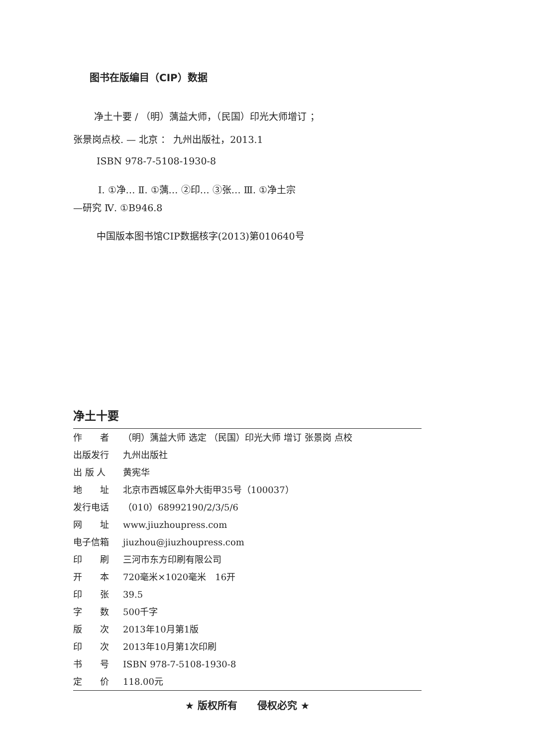图书在版编目（CIP）数据
净土十要 / （明）蕅益大师，（民国）印光大师增订 ；
张景岗点校. — 北京 ： 九州出版社，2013.1
ISBN 978-7-5108-1930-8
Ⅰ. ①净… Ⅱ. ①蕅… ②印… ③张… Ⅲ. ①净土宗
—研究 Ⅳ. ①B946.8
中国版本图书馆CIP数据核字(2013)第010640号
净土十要
| 作 者 | （明）蕅益大师 选定 （民国）印光大师 增订 张景岗 点校 |
| 出版发行 | 九州出版社 |
| 出 版 人 | 黄宪华 |
| 地 址 | 北京市西城区阜外大街甲35号（100037） |
| 发行电话 | （010）68992190/2/3/5/6 |
| 网 址 | www.jiuzhoupress.com |
| 电子信箱 | jiuzhou@jiuzhoupress.com |
| 印 刷 | 三河市东方印刷有限公司 |
| 开 本 | 720毫米×1020毫米 16开 |
| 印 张 | 39.5 |
| 字 数 | 500千字 |
| 版 次 | 2013年10月第1版 |
| 印 次 | 2013年10月第1次印刷 |
| 书 号 | ISBN 978-7-5108-1930-8 |
| 定 价 | 118.00元 |
★ 版权所有　　侵权必究 ★